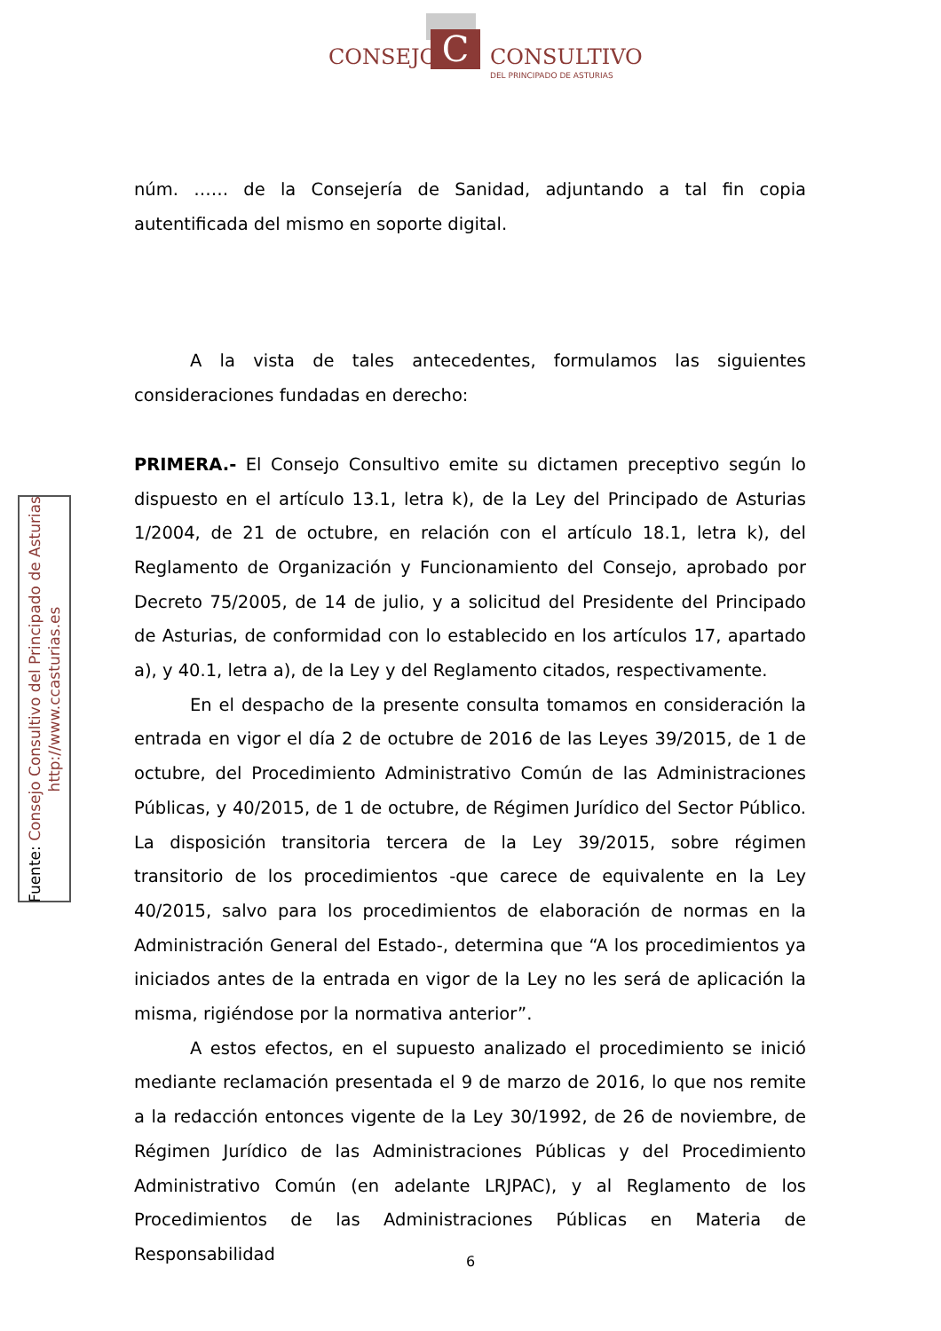C
CONSEJO CONSULTIVO
DEL PRINCIPADO DE ASTURIAS
Fuente: Consejo Consultivo del Principado de Asturias
http://www.ccasturias.es
núm. …… de la Consejería de Sanidad, adjuntando a tal fin copia autentificada del mismo en soporte digital.
A la vista de tales antecedentes, formulamos las siguientes consideraciones fundadas en derecho:
PRIMERA.- El Consejo Consultivo emite su dictamen preceptivo según lo dispuesto en el artículo 13.1, letra k), de la Ley del Principado de Asturias 1/2004, de 21 de octubre, en relación con el artículo 18.1, letra k), del Reglamento de Organización y Funcionamiento del Consejo, aprobado por Decreto 75/2005, de 14 de julio, y a solicitud del Presidente del Principado de Asturias, de conformidad con lo establecido en los artículos 17, apartado a), y 40.1, letra a), de la Ley y del Reglamento citados, respectivamente.
En el despacho de la presente consulta tomamos en consideración la entrada en vigor el día 2 de octubre de 2016 de las Leyes 39/2015, de 1 de octubre, del Procedimiento Administrativo Común de las Administraciones Públicas, y 40/2015, de 1 de octubre, de Régimen Jurídico del Sector Público. La disposición transitoria tercera de la Ley 39/2015, sobre régimen transitorio de los procedimientos -que carece de equivalente en la Ley 40/2015, salvo para los procedimientos de elaboración de normas en la Administración General del Estado-, determina que “A los procedimientos ya iniciados antes de la entrada en vigor de la Ley no les será de aplicación la misma, rigiéndose por la normativa anterior”.
A estos efectos, en el supuesto analizado el procedimiento se inició mediante reclamación presentada el 9 de marzo de 2016, lo que nos remite a la redacción entonces vigente de la Ley 30/1992, de 26 de noviembre, de Régimen Jurídico de las Administraciones Públicas y del Procedimiento Administrativo Común (en adelante LRJPAC), y al Reglamento de los Procedimientos de las Administraciones Públicas en Materia de Responsabilidad
6